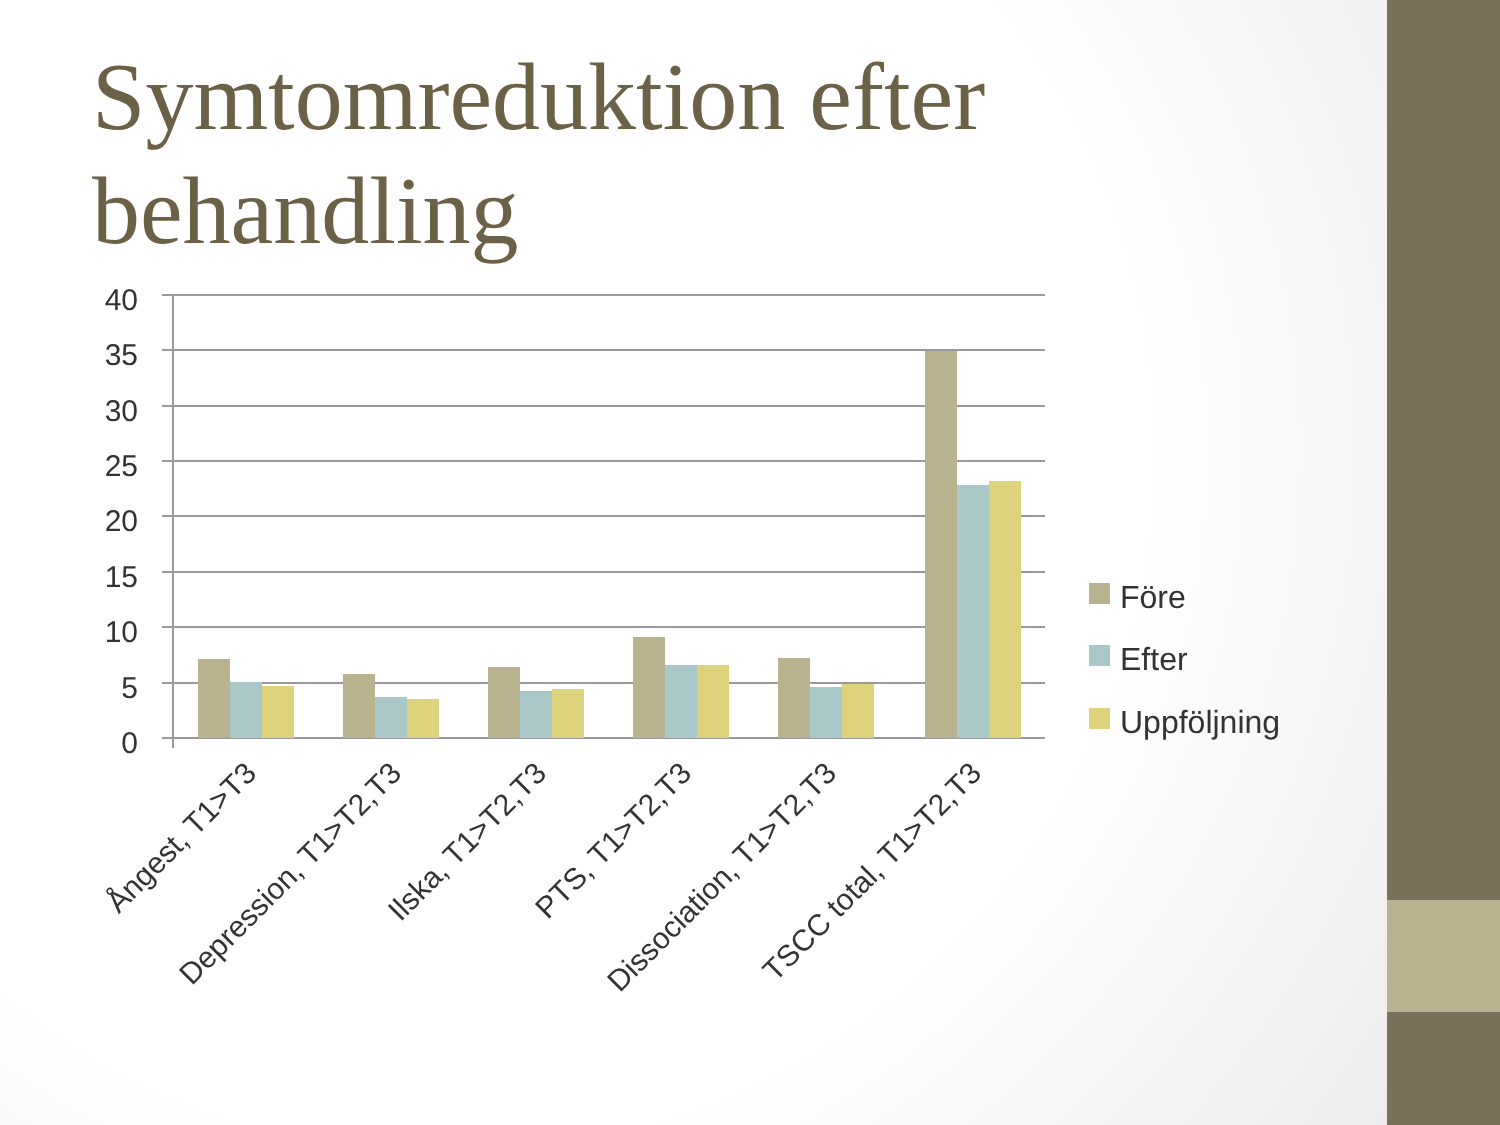Symtomreduktion efter
behandling
40
35
30
25
20
15
10
5
0
Ångest, T1>T3
Depression, T1>T2,T3
Ilska, T1>T2,T3
PTS, T1>T2,T3
Dissociation, T1>T2,T3
TSCC total, T1>T2,T3
Före
Efter
Uppföljning